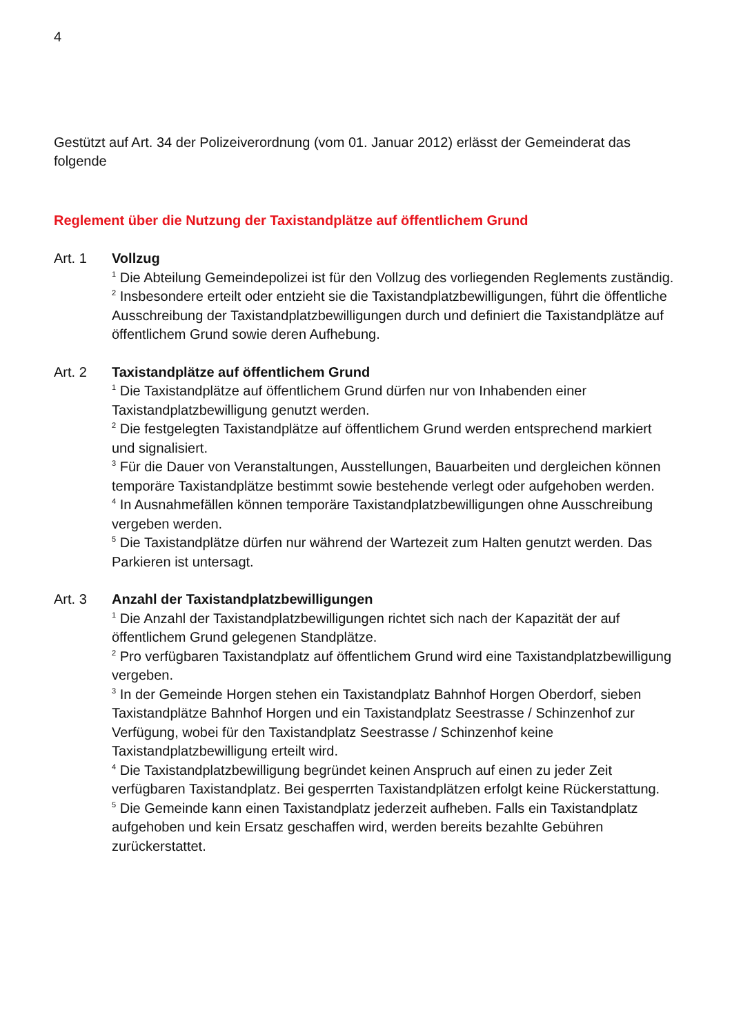4
Gestützt auf Art. 34 der Polizeiverordnung (vom 01. Januar 2012) erlässt der Gemeinderat das folgende
Reglement über die Nutzung der Taxistandplätze auf öffentlichem Grund
Art. 1 Vollzug
<sup>1</sup> Die Abteilung Gemeindepolizei ist für den Vollzug des vorliegenden Reglements zuständig.
<sup>2</sup> Insbesondere erteilt oder entzieht sie die Taxistandplatzbewilligungen, führt die öffentliche Ausschreibung der Taxistandplatzbewilligungen durch und definiert die Taxistandplätze auf öffentlichem Grund sowie deren Aufhebung.
Art. 2 Taxistandplätze auf öffentlichem Grund
<sup>1</sup> Die Taxistandplätze auf öffentlichem Grund dürfen nur von Inhabenden einer Taxistandplatzbewilligung genutzt werden.
<sup>2</sup> Die festgelegten Taxistandplätze auf öffentlichem Grund werden entsprechend markiert und signalisiert.
<sup>3</sup> Für die Dauer von Veranstaltungen, Ausstellungen, Bauarbeiten und dergleichen können temporäre Taxistandplätze bestimmt sowie bestehende verlegt oder aufgehoben werden.
<sup>4</sup> In Ausnahmefällen können temporäre Taxistandplatzbewilligungen ohne Ausschreibung vergeben werden.
<sup>5</sup> Die Taxistandplätze dürfen nur während der Wartezeit zum Halten genutzt werden. Das Parkieren ist untersagt.
Art. 3 Anzahl der Taxistandplatzbewilligungen
<sup>1</sup> Die Anzahl der Taxistandplatzbewilligungen richtet sich nach der Kapazität der auf öffentlichem Grund gelegenen Standplätze.
<sup>2</sup> Pro verfügbaren Taxistandplatz auf öffentlichem Grund wird eine Taxistandplatzbewilligung vergeben.
<sup>3</sup> In der Gemeinde Horgen stehen ein Taxistandplatz Bahnhof Horgen Oberdorf, sieben Taxistandplätze Bahnhof Horgen und ein Taxistandplatz Seestrasse / Schinzenhof zur Verfügung, wobei für den Taxistandplatz Seestrasse / Schinzenhof keine Taxistandplatzbewilligung erteilt wird.
<sup>4</sup> Die Taxistandplatzbewilligung begründet keinen Anspruch auf einen zu jeder Zeit verfügbaren Taxistandplatz. Bei gesperrten Taxistandplätzen erfolgt keine Rückerstattung.
<sup>5</sup> Die Gemeinde kann einen Taxistandplatz jederzeit aufheben. Falls ein Taxistandplatz aufgehoben und kein Ersatz geschaffen wird, werden bereits bezahlte Gebühren zurückerstattet.